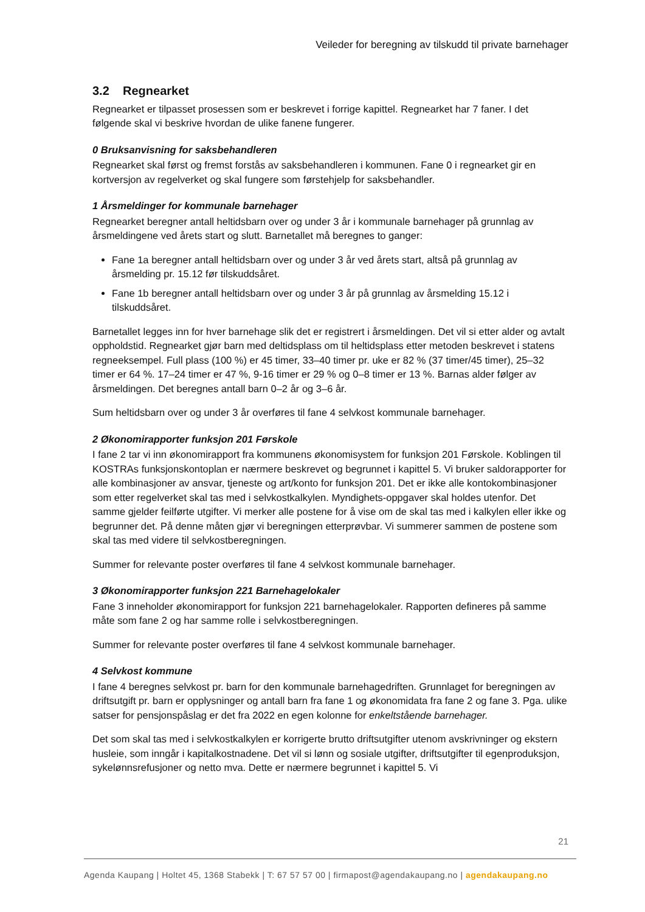Veileder for beregning av tilskudd til private barnehager
3.2 Regnearket
Regnearket er tilpasset prosessen som er beskrevet i forrige kapittel. Regnearket har 7 faner. I det følgende skal vi beskrive hvordan de ulike fanene fungerer.
0 Bruksanvisning for saksbehandleren
Regnearket skal først og fremst forstås av saksbehandleren i kommunen. Fane 0 i regnearket gir en kortversjon av regelverket og skal fungere som førstehjelp for saksbehandler.
1 Årsmeldinger for kommunale barnehager
Regnearket beregner antall heltidsbarn over og under 3 år i kommunale barnehager på grunnlag av årsmeldingene ved årets start og slutt. Barnetallet må beregnes to ganger:
Fane 1a beregner antall heltidsbarn over og under 3 år ved årets start, altså på grunnlag av årsmelding pr. 15.12 før tilskuddsåret.
Fane 1b beregner antall heltidsbarn over og under 3 år på grunnlag av årsmelding 15.12 i tilskuddsåret.
Barnetallet legges inn for hver barnehage slik det er registrert i årsmeldingen. Det vil si etter alder og avtalt oppholdstid. Regnearket gjør barn med deltidsplass om til heltidsplass etter metoden beskrevet i statens regneeksempel. Full plass (100 %) er 45 timer, 33–40 timer pr. uke er 82 % (37 timer/45 timer), 25–32 timer er 64 %. 17–24 timer er 47 %, 9-16 timer er 29 % og 0–8 timer er 13 %. Barnas alder følger av årsmeldingen. Det beregnes antall barn 0–2 år og 3–6 år.
Sum heltidsbarn over og under 3 år overføres til fane 4 selvkost kommunale barnehager.
2 Økonomirapporter funksjon 201 Førskole
I fane 2 tar vi inn økonomirapport fra kommunens økonomisystem for funksjon 201 Førskole. Koblingen til KOSTRAs funksjonskontoplan er nærmere beskrevet og begrunnet i kapittel 5. Vi bruker saldorapporter for alle kombinasjoner av ansvar, tjeneste og art/konto for funksjon 201. Det er ikke alle kontokombinasjoner som etter regelverket skal tas med i selvkostkalkylen. Myndighets-oppgaver skal holdes utenfor. Det samme gjelder feilførte utgifter. Vi merker alle postene for å vise om de skal tas med i kalkylen eller ikke og begrunner det. På denne måten gjør vi beregningen etterprøvbar. Vi summerer sammen de postene som skal tas med videre til selvkostberegningen.
Summer for relevante poster overføres til fane 4 selvkost kommunale barnehager.
3 Økonomirapporter funksjon 221 Barnehagelokaler
Fane 3 inneholder økonomirapport for funksjon 221 barnehagelokaler. Rapporten defineres på samme måte som fane 2 og har samme rolle i selvkostberegningen.
Summer for relevante poster overføres til fane 4 selvkost kommunale barnehager.
4 Selvkost kommune
I fane 4 beregnes selvkost pr. barn for den kommunale barnehagedriften. Grunnlaget for beregningen av driftsutgift pr. barn er opplysninger og antall barn fra fane 1 og økonomidata fra fane 2 og fane 3. Pga. ulike satser for pensjonspåslag er det fra 2022 en egen kolonne for enkeltstående barnehager.
Det som skal tas med i selvkostkalkylen er korrigerte brutto driftsutgifter utenom avskrivninger og ekstern husleie, som inngår i kapitalkostnadene. Det vil si lønn og sosiale utgifter, driftsutgifter til egenproduksjon, sykelønnsrefusjoner og netto mva. Dette er nærmere begrunnet i kapittel 5. Vi
21
Agenda Kaupang | Holtet 45, 1368 Stabekk | T: 67 57 57 00 | firmapost@agendakaupang.no | agendakaupang.no